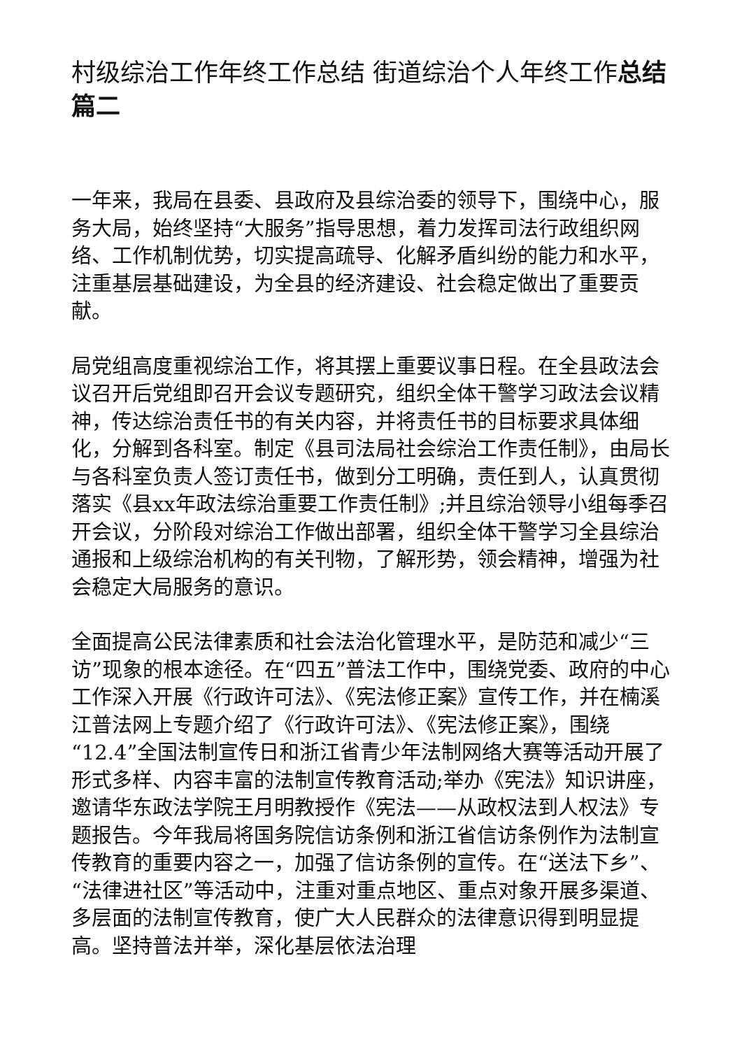村级综治工作年终工作总结 街道综治个人年终工作总结篇二
一年来，我局在县委、县政府及县综治委的领导下，围绕中心，服务大局，始终坚持“大服务”指导思想，着力发挥司法行政组织网络、工作机制优势，切实提高疏导、化解矛盾纠纷的能力和水平，注重基层基础建设，为全县的经济建设、社会稳定做出了重要贡献。
局党组高度重视综治工作，将其摆上重要议事日程。在全县政法会议召开后党组即召开会议专题研究，组织全体干警学习政法会议精神，传达综治责任书的有关内容，并将责任书的目标要求具体细化，分解到各科室。制定《县司法局社会综治工作责任制》，由局长与各科室负责人签订责任书，做到分工明确，责任到人，认真贯彻落实《县xx年政法综治重要工作责任制》;并且综治领导小组每季召开会议，分阶段对综治工作做出部署，组织全体干警学习全县综治通报和上级综治机构的有关刊物，了解形势，领会精神，增强为社会稳定大局服务的意识。
全面提高公民法律素质和社会法治化管理水平，是防范和减少“三访”现象的根本途径。在“四五”普法工作中，围绕党委、政府的中心工作深入开展《行政许可法》、《宪法修正案》宣传工作，并在楠溪江普法网上专题介绍了《行政许可法》、《宪法修正案》，围绕“12.4”全国法制宣传日和浙江省青少年法制网络大赛等活动开展了形式多样、内容丰富的法制宣传教育活动;举办《宪法》知识讲座，邀请华东政法学院王月明教授作《宪法——从政权法到人权法》专题报告。今年我局将国务院信访条例和浙江省信访条例作为法制宣传教育的重要内容之一，加强了信访条例的宣传。在“送法下乡”、“法律进社区”等活动中，注重对重点地区、重点对象开展多渠道、多层面的法制宣传教育，使广大人民群众的法律意识得到明显提高。坚持普法并举，深化基层依法治理